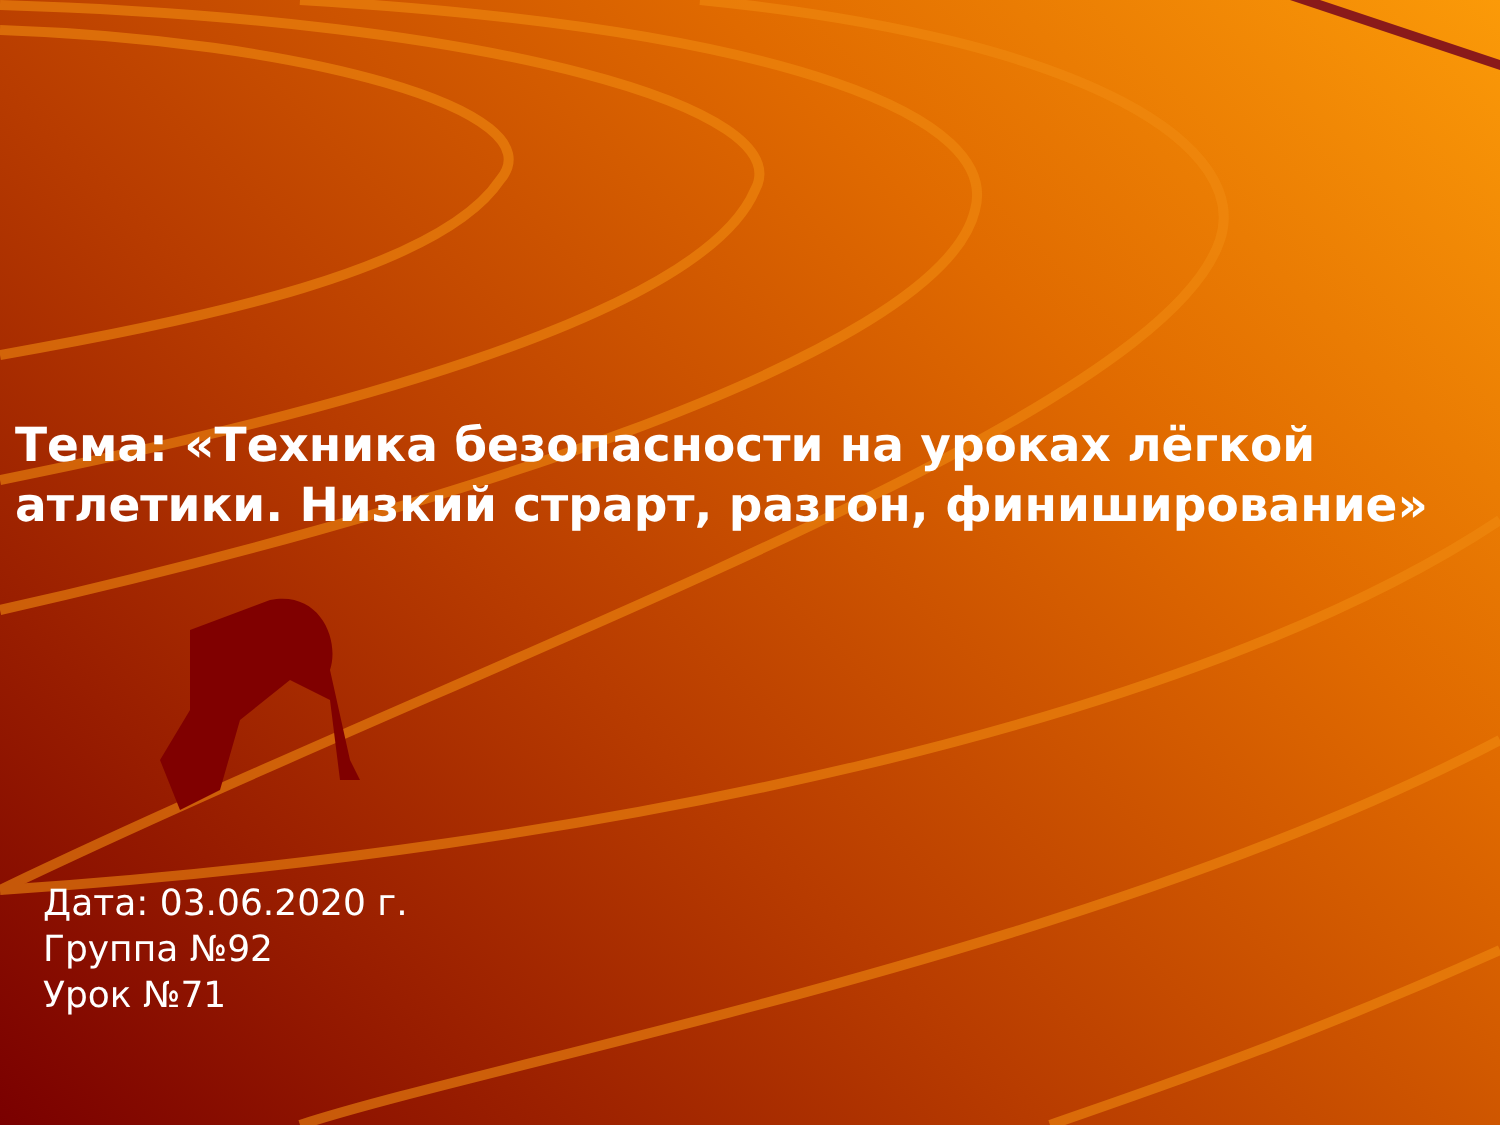Тема: «Техника безопасности на уроках лёгкой атлетики. Низкий страрт, разгон, финиширование»
Дата: 03.06.2020 г.
Группа №92
Урок №71